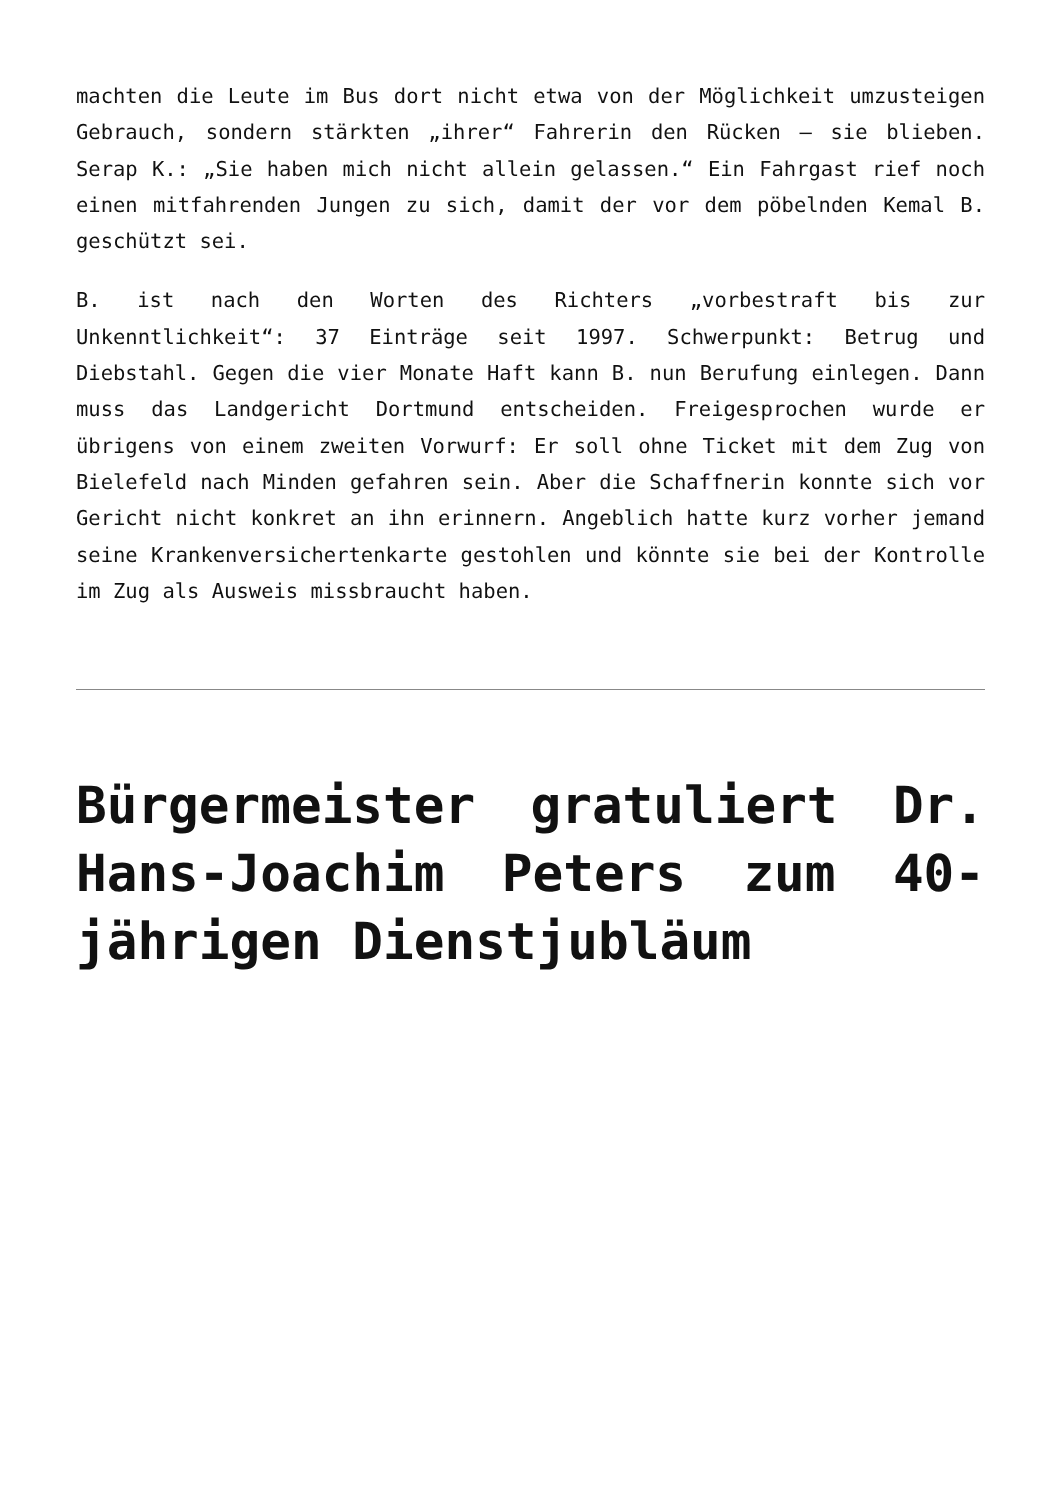machten die Leute im Bus dort nicht etwa von der Möglichkeit umzusteigen Gebrauch, sondern stärkten „ihrer“ Fahrerin den Rücken – sie blieben. Serap K.: „Sie haben mich nicht allein gelassen.“ Ein Fahrgast rief noch einen mitfahrenden Jungen zu sich, damit der vor dem pöbelnden Kemal B. geschützt sei.
B. ist nach den Worten des Richters „vorbestraft bis zur Unkenntlichkeit“: 37 Einträge seit 1997. Schwerpunkt: Betrug und Diebstahl. Gegen die vier Monate Haft kann B. nun Berufung einlegen. Dann muss das Landgericht Dortmund entscheiden. Freigesprochen wurde er übrigens von einem zweiten Vorwurf: Er soll ohne Ticket mit dem Zug von Bielefeld nach Minden gefahren sein. Aber die Schaffnerin konnte sich vor Gericht nicht konkret an ihn erinnern. Angeblich hatte kurz vorher jemand seine Krankenversichertenkarte gestohlen und könnte sie bei der Kontrolle im Zug als Ausweis missbraucht haben.
Bürgermeister gratuliert Dr. Hans-Joachim Peters zum 40-jährigen Dienstjubläum